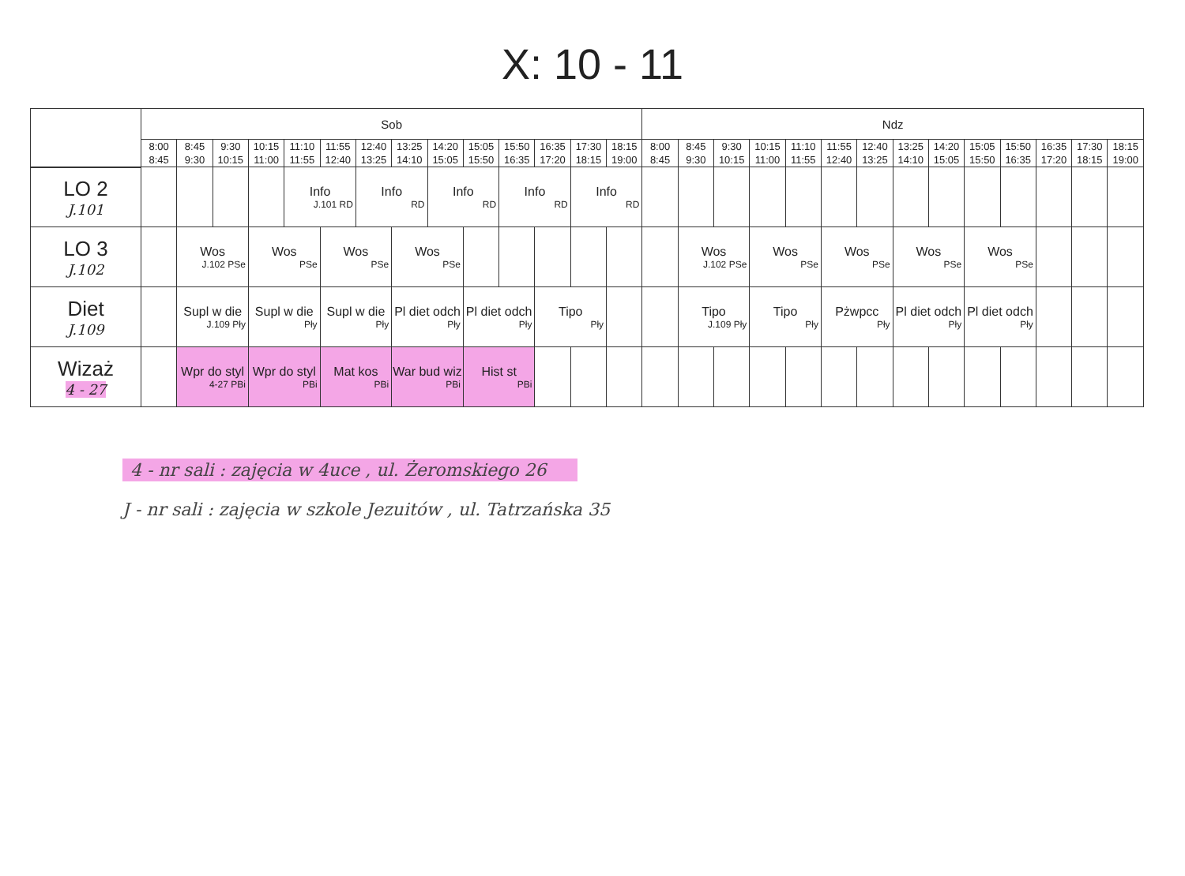X: 10 - 11
| | Sob | | | | | | | | | | | | | | Ndz | | | | | | | | | | | | | |
| --- | --- | --- | --- | --- | --- | --- | --- | --- | --- | --- | --- | --- | --- | --- | --- | --- | --- | --- | --- | --- | --- | --- | --- | --- | --- | --- | --- | --- |
| | 8:00 8:45 | 8:45 9:30 | 9:30 10:15 | 10:15 11:00 | 11:10 11:55 | 11:55 12:40 | 12:40 13:25 | 13:25 14:10 | 14:20 15:05 | 15:05 15:50 | 15:50 16:35 | 16:35 17:20 | 17:30 18:15 | 18:15 19:00 | 8:00 8:45 | 8:45 9:30 | 9:30 10:15 | 10:15 11:00 | 11:10 11:55 | 11:55 12:40 | 12:40 13:25 | 13:25 14:10 | 14:20 15:05 | 15:05 15:50 | 15:50 16:35 | 16:35 17:20 | 17:30 18:15 | 18:15 19:00 |
| LO 2 J.101 | | | | | Info J.101 RD | | Info RD | | Info RD | | Info RD | | Info RD | | | | | | | | | | | | | | | |
| LO 3 J.102 | | Wos J.102 PSe | | Wos PSe | | Wos PSe | | Wos PSe | | | | | | | | Wos J.102 PSe | | Wos PSe | | Wos PSe | | Wos PSe | | Wos PSe | | | | |
| Diet J.109 | | Supl w die J.109 Pły | | Supl w die Pły | | Supl w die Pły | | Pl diet odch Pły | | Pl diet odch Pły | | Tipo Pły | | | | Tipo J.109 Pły | | Tipo Pły | | Pżwpcc Pły | | Pl diet odch Pły | | Pl diet odch Pły | | | | |
| Wizaż 4 - 27 | | Wpr do styl 4-27 PBi | | Wpr do styl PBi | | Mat kos PBi | | War bud wiz PBi | | Hist st PBi | | | | | | | | | | | | | | | | | | |
4 - nr sali : zajęcia w 4uce , ul. Żeromskiego 26
J - nr sali : zajęcia w szkole Jezuitów , ul. Tatrzańska 35